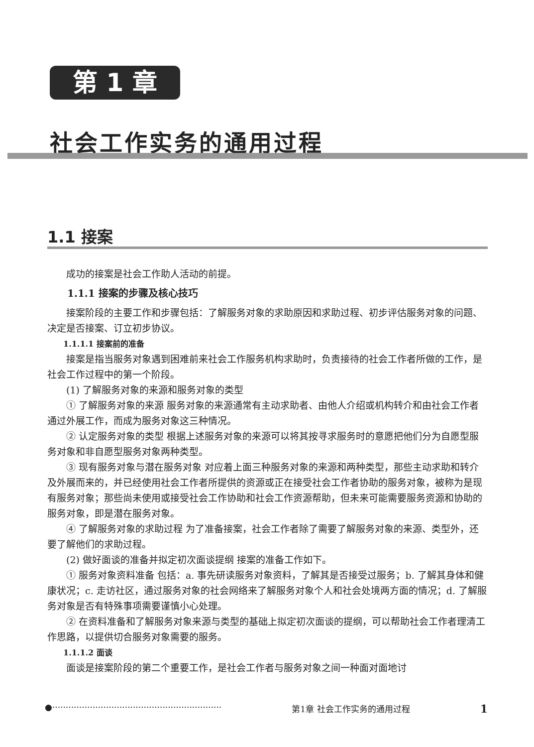第 1 章
社会工作实务的通用过程
1.1 接案
成功的接案是社会工作助人活动的前提。
1.1.1 接案的步骤及核心技巧
接案阶段的主要工作和步骤包括：了解服务对象的求助原因和求助过程、初步评估服务对象的问题、决定是否接案、订立初步协议。
1.1.1.1 接案前的准备
接案是指当服务对象遇到困难前来社会工作服务机构求助时，负责接待的社会工作者所做的工作，是社会工作过程中的第一个阶段。
(1) 了解服务对象的来源和服务对象的类型
① 了解服务对象的来源 服务对象的来源通常有主动求助者、由他人介绍或机构转介和由社会工作者通过外展工作，而成为服务对象这三种情况。
② 认定服务对象的类型 根据上述服务对象的来源可以将其按寻求服务时的意愿把他们分为自愿型服务对象和非自愿型服务对象两种类型。
③ 现有服务对象与潜在服务对象 对应着上面三种服务对象的来源和两种类型，那些主动求助和转介及外展而来的，并已经使用社会工作者所提供的资源或正在接受社会工作者协助的服务对象，被称为是现有服务对象；那些尚未使用或接受社会工作协助和社会工作资源帮助，但未来可能需要服务资源和协助的服务对象，即是潜在服务对象。
④ 了解服务对象的求助过程 为了准备接案，社会工作者除了需要了解服务对象的来源、类型外，还要了解他们的求助过程。
(2) 做好面谈的准备并拟定初次面谈提纲 接案的准备工作如下。
① 服务对象资料准备 包括：a. 事先研读服务对象资料，了解其是否接受过服务；b. 了解其身体和健康状况；c. 走访社区，通过服务对象的社会网络来了解服务对象个人和社会处境两方面的情况；d. 了解服务对象是否有特殊事项需要谨慎小心处理。
② 在资料准备和了解服务对象来源与类型的基础上拟定初次面谈的提纲，可以帮助社会工作者理清工作思路，以提供切合服务对象需要的服务。
1.1.1.2 面谈
面谈是接案阶段的第二个重要工作，是社会工作者与服务对象之间一种面对面地讨
●······························································· 第1章 社会工作实务的通用过程 1